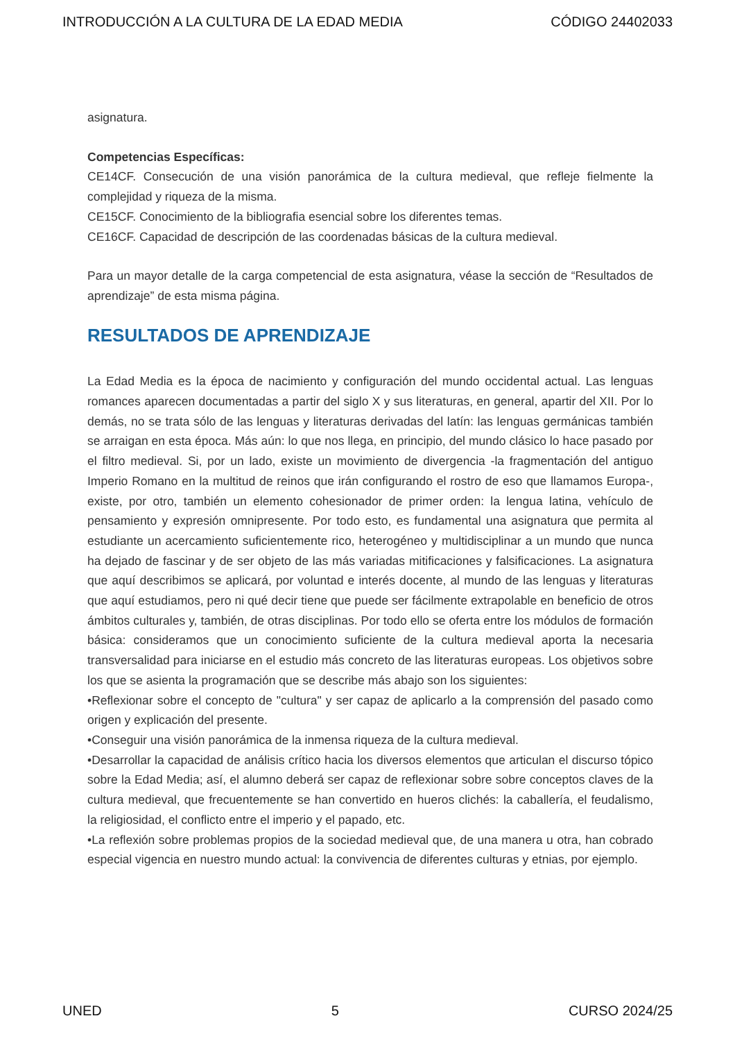INTRODUCCIÓN A LA CULTURA DE LA EDAD MEDIA CÓDIGO 24402033
asignatura.
Competencias Específicas:
CE14CF. Consecución de una visión panorámica de la cultura medieval, que refleje fielmente la complejidad y riqueza de la misma.
CE15CF. Conocimiento de la bibliografia esencial sobre los diferentes temas.
CE16CF. Capacidad de descripción de las coordenadas básicas de la cultura medieval.
Para un mayor detalle de la carga competencial de esta asignatura, véase la sección de “Resultados de aprendizaje” de esta misma página.
RESULTADOS DE APRENDIZAJE
La Edad Media es la época de nacimiento y configuración del mundo occidental actual. Las lenguas romances aparecen documentadas a partir del siglo X y sus literaturas, en general, apartir del XII. Por lo demás, no se trata sólo de las lenguas y literaturas derivadas del latín: las lenguas germánicas también se arraigan en esta época. Más aún: lo que nos llega, en principio, del mundo clásico lo hace pasado por el filtro medieval. Si, por un lado, existe un movimiento de divergencia -la fragmentación del antiguo Imperio Romano en la multitud de reinos que irán configurando el rostro de eso que llamamos Europa-, existe, por otro, también un elemento cohesionador de primer orden: la lengua latina, vehículo de pensamiento y expresión omnipresente. Por todo esto, es fundamental una asignatura que permita al estudiante un acercamiento suficientemente rico, heterogéneo y multidisciplinar a un mundo que nunca ha dejado de fascinar y de ser objeto de las más variadas mitificaciones y falsificaciones. La asignatura que aquí describimos se aplicará, por voluntad e interés docente, al mundo de las lenguas y literaturas que aquí estudiamos, pero ni qué decir tiene que puede ser fácilmente extrapolable en beneficio de otros ámbitos culturales y, también, de otras disciplinas. Por todo ello se oferta entre los módulos de formación básica: consideramos que un conocimiento suficiente de la cultura medieval aporta la necesaria transversalidad para iniciarse en el estudio más concreto de las literaturas europeas. Los objetivos sobre los que se asienta la programación que se describe más abajo son los siguientes:
•Reflexionar sobre el concepto de "cultura" y ser capaz de aplicarlo a la comprensión del pasado como origen y explicación del presente.
•Conseguir una visión panorámica de la inmensa riqueza de la cultura medieval.
•Desarrollar la capacidad de análisis crítico hacia los diversos elementos que articulan el discurso tópico sobre la Edad Media; así, el alumno deberá ser capaz de reflexionar sobre sobre conceptos claves de la cultura medieval, que frecuentemente se han convertido en hueros clichés: la caballería, el feudalismo, la religiosidad, el conflicto entre el imperio y el papado, etc.
•La reflexión sobre problemas propios de la sociedad medieval que, de una manera u otra, han cobrado especial vigencia en nuestro mundo actual: la convivencia de diferentes culturas y etnias, por ejemplo.
UNED 5 CURSO 2024/25